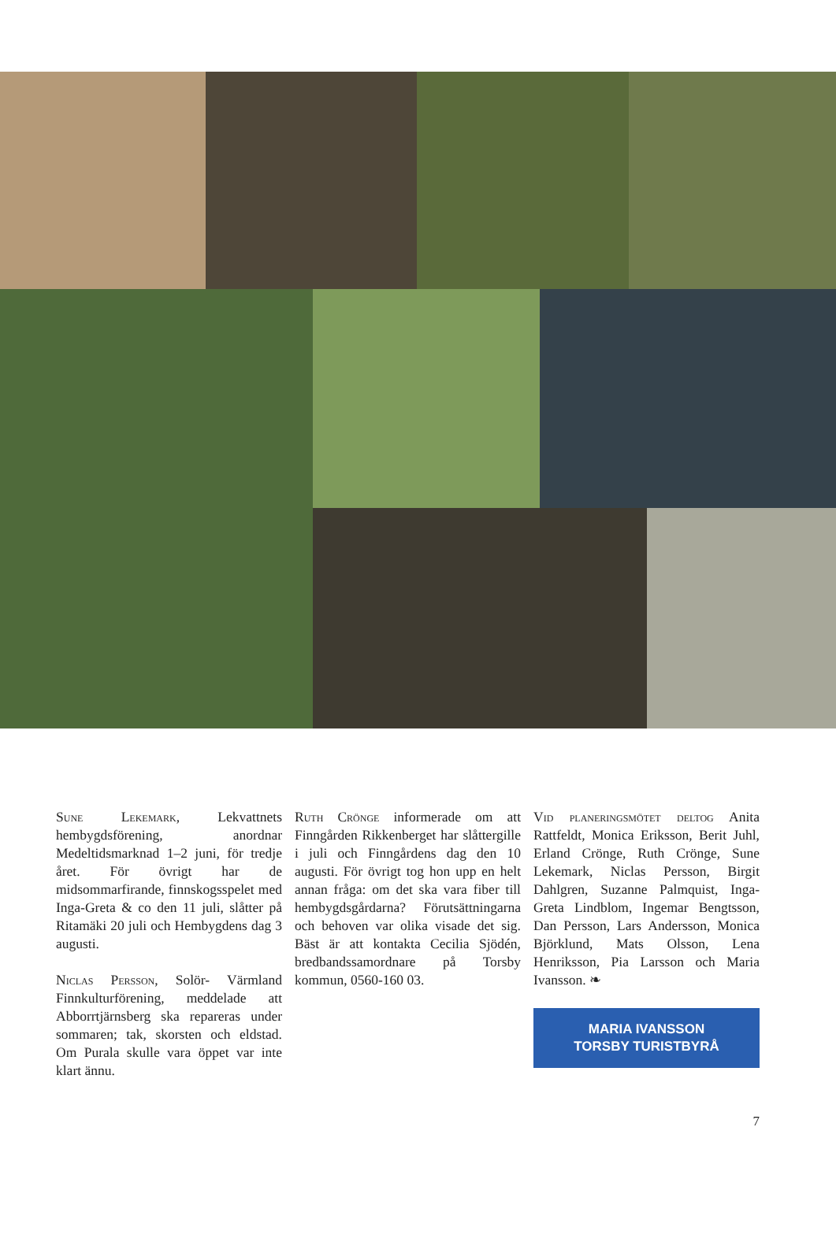Sune Lekemark, Lekvattnets hembygdsförening, anordnar Medeltidsmarknad 1–2 juni, för tredje året. För övrigt har de midsommarfirande, finnskogsspelet med Inga-Greta & co den 11 juli, slåtter på Ritamäki 20 juli och Hembygdens dag 3 augusti.
Niclas Persson, Solör- Värmland Finnkulturförening, meddelade att Abborrtjärnsberg ska repareras under sommaren; tak, skorsten och eldstad. Om Purala skulle vara öppet var inte klart ännu.
Ruth Crönge informerade om att Finngården Rikkenberget har slåttergille i juli och Finngårdens dag den 10 augusti. För övrigt tog hon upp en helt annan fråga: om det ska vara fiber till hembygdsgårdarna? Förutsättningarna och behoven var olika visade det sig. Bäst är att kontakta Cecilia Sjödén, bredbandssamordnare på Torsby kommun, 0560-160 03.
Vid planeringsmötet deltog Anita Rattfeldt, Monica Eriksson, Berit Juhl, Erland Crönge, Ruth Crönge, Sune Lekemark, Niclas Persson, Birgit Dahlgren, Suzanne Palmquist, Inga-Greta Lindblom, Ingemar Bengtsson, Dan Persson, Lars Andersson, Monica Björklund, Mats Olsson, Lena Henriksson, Pia Larsson och Maria Ivansson. ❧
MARIA IVANSSON
TORSBY TURISTBYRÅ
7